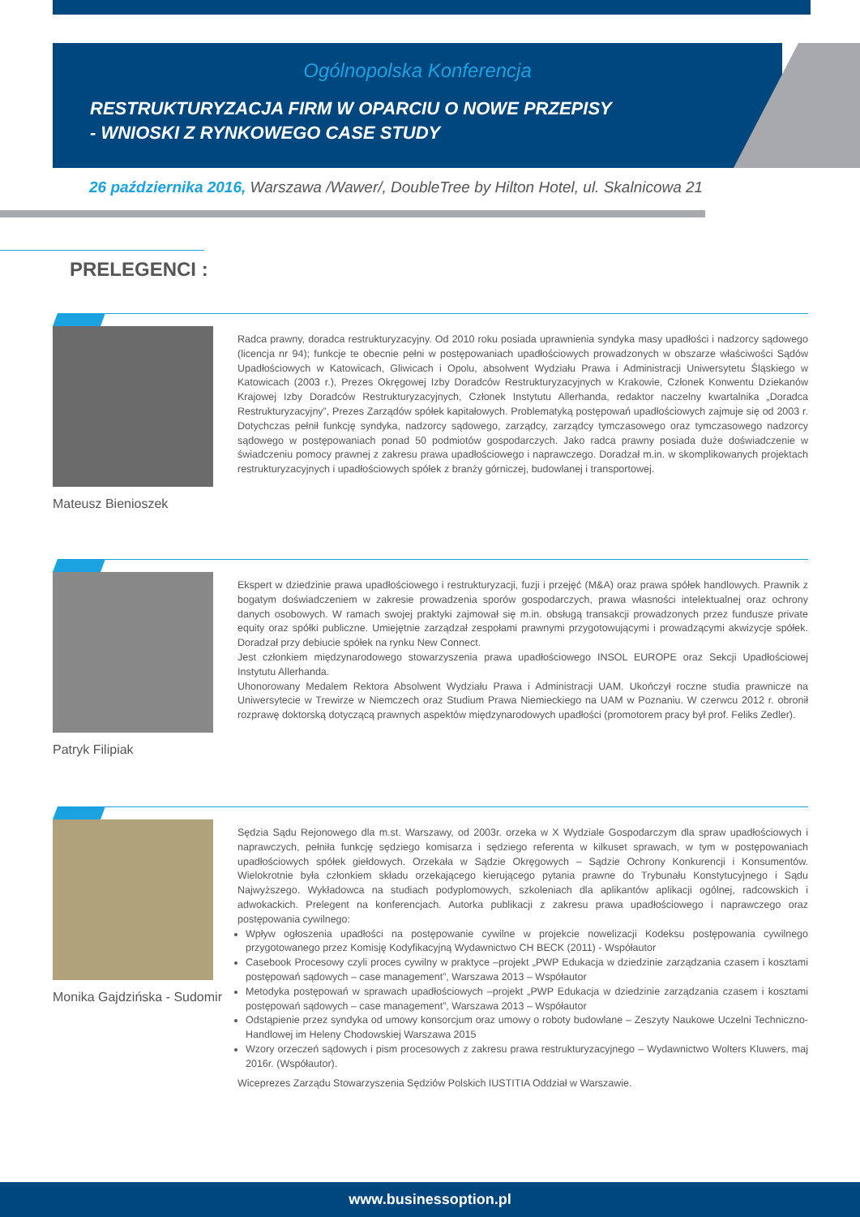Ogólnopolska Konferencja
RESTRUKTURYZACJA FIRM W OPARCIU O NOWE PRZEPISY
- WNIOSKI Z RYNKOWEGO CASE STUDY
26 października 2016, Warszawa /Wawer/, DoubleTree by Hilton Hotel, ul. Skalnicowa 21
PRELEGENCI :
Mateusz Bienioszek
Radca prawny, doradca restrukturyzacyjny. Od 2010 roku posiada uprawnienia syndyka masy upadłości i nadzorcy sądowego (licencja nr 94); funkcje te obecnie pełni w postępowaniach upadłościowych prowadzonych w obszarze właściwości Sądów Upadłościowych w Katowicach, Gliwicach i Opolu, absolwent Wydziału Prawa i Administracji Uniwersytetu Śląskiego w Katowicach (2003 r.), Prezes Okręgowej Izby Doradców Restrukturyzacyjnych w Krakowie, Członek Konwentu Dziekanów Krajowej Izby Doradców Restrukturyzacyjnych, Członek Instytutu Allerhanda, redaktor naczelny kwartalnika „Doradca Restrukturyzacyjny”, Prezes Zarządów spółek kapitałowych. Problematyką postępowań upadłościowych zajmuje się od 2003 r. Dotychczas pełnił funkcję syndyka, nadzorcy sądowego, zarządcy, zarządcy tymczasowego oraz tymczasowego nadzorcy sądowego w postępowaniach ponad 50 podmiotów gospodarczych. Jako radca prawny posiada duże doświadczenie w świadczeniu pomocy prawnej z zakresu prawa upadłościowego i naprawczego. Doradzał m.in. w skomplikowanych projektach restrukturyzacyjnych i upadłościowych spółek z branży górniczej, budowlanej i transportowej.
Patryk Filipiak
Ekspert w dziedzinie prawa upadłościowego i restrukturyzacji, fuzji i przejęć (M&A) oraz prawa spółek handlowych. Prawnik z bogatym doświadczeniem w zakresie prowadzenia sporów gospodarczych, prawa własności intelektualnej oraz ochrony danych osobowych. W ramach swojej praktyki zajmował się m.in. obsługą transakcji prowadzonych przez fundusze private equity oraz spółki publiczne. Umiejętnie zarządzał zespołami prawnymi przygotowującymi i prowadzącymi akwizycje spółek. Doradzał przy debiucie spółek na rynku New Connect.
Jest członkiem międzynarodowego stowarzyszenia prawa upadłościowego INSOL EUROPE oraz Sekcji Upadłościowej Instytutu Allerhanda.
Uhonorowany Medalem Rektora Absolwent Wydziału Prawa i Administracji UAM. Ukończył roczne studia prawnicze na Uniwersytecie w Trewirze w Niemczech oraz Studium Prawa Niemieckiego na UAM w Poznaniu. W czerwcu 2012 r. obronił rozprawę doktorską dotyczącą prawnych aspektów międzynarodowych upadłości (promotorem pracy był prof. Feliks Zedler).
Monika Gajdzińska - Sudomir
Sędzia Sądu Rejonowego dla m.st. Warszawy, od 2003r. orzeka w X Wydziale Gospodarczym dla spraw upadłościowych i naprawczych, pełniła funkcję sędziego komisarza i sędziego referenta w kilkuset sprawach, w tym w postępowaniach upadłościowych spółek giełdowych. Orzekała w Sądzie Okręgowych – Sądzie Ochrony Konkurencji i Konsumentów. Wielokrotnie była członkiem składu orzekającego kierującego pytania prawne do Trybunału Konstytucyjnego i Sądu Najwyższego. Wykładowca na studiach podyplomowych, szkoleniach dla aplikantów aplikacji ogólnej, radcowskich i adwokackich. Prelegent na konferencjach. Autorka publikacji z zakresu prawa upadłościowego i naprawczego oraz postępowania cywilnego:
Wpływ ogłoszenia upadłości na postępowanie cywilne w projekcie nowelizacji Kodeksu postępowania cywilnego przygotowanego przez Komisję Kodyfikacyjną Wydawnictwo CH BECK (2011) - Współautor
Casebook Procesowy czyli proces cywilny w praktyce –projekt „PWP Edukacja w dziedzinie zarządzania czasem i kosztami postępowań sądowych – case management”, Warszawa 2013 – Współautor
Metodyka postępowań w sprawach upadłościowych –projekt „PWP Edukacja w dziedzinie zarządzania czasem i kosztami postępowań sądowych – case management”, Warszawa 2013 – Współautor
Odstąpienie przez syndyka od umowy konsorcjum oraz umowy o roboty budowlane – Zeszyty Naukowe Uczelni Techniczno-Handlowej im Heleny Chodowskiej Warszawa 2015
Wzory orzeczeń sądowych i pism procesowych z zakresu prawa restrukturyzacyjnego – Wydawnictwo Wolters Kluwers, maj 2016r. (Współautor).
Wiceprezes Zarządu Stowarzyszenia Sędziów Polskich IUSTITIA Oddział w Warszawie.
www.businessoption.pl